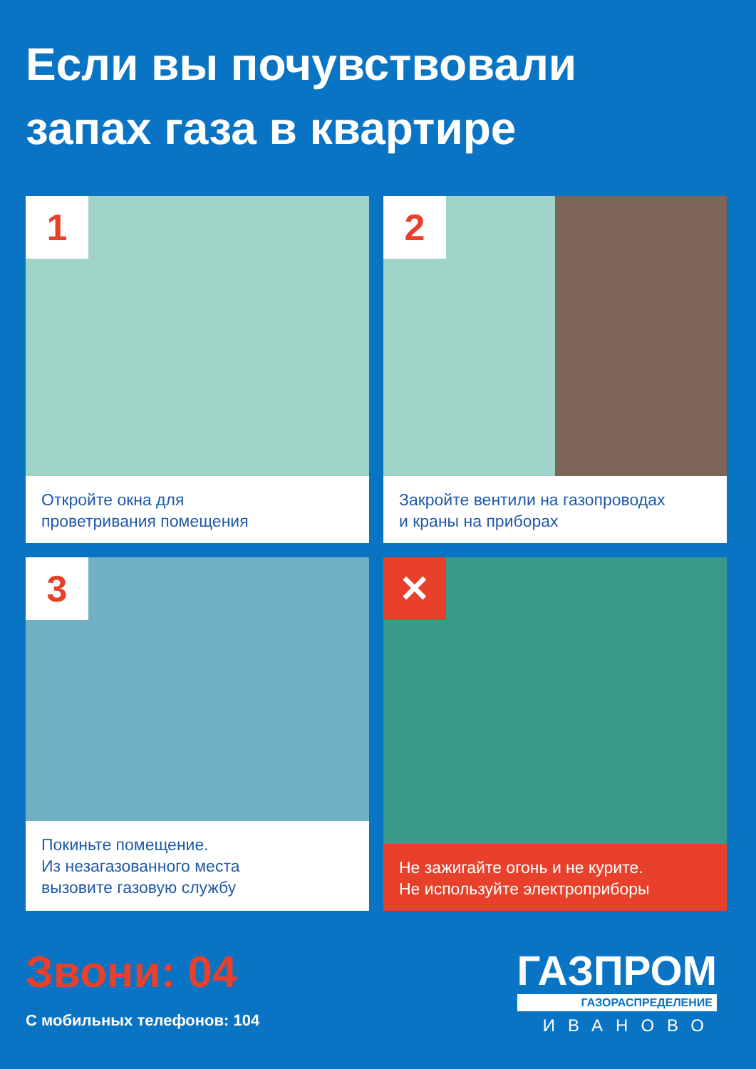Если вы почувствовали
запах газа в квартире
1
Откройте окна для
проветривания помещения
2
Закройте вентили на газопроводах
и краны на приборах
3
Покиньте помещение.
Из незагазованного места
вызовите газовую службу
✕
Не зажигайте огонь и не курите.
Не используйте электроприборы
Звони: 04
С мобильных телефонов: 104
ГАЗПРОМ
ГАЗОРАСПРЕДЕЛЕНИЕ
ИВАНОВО